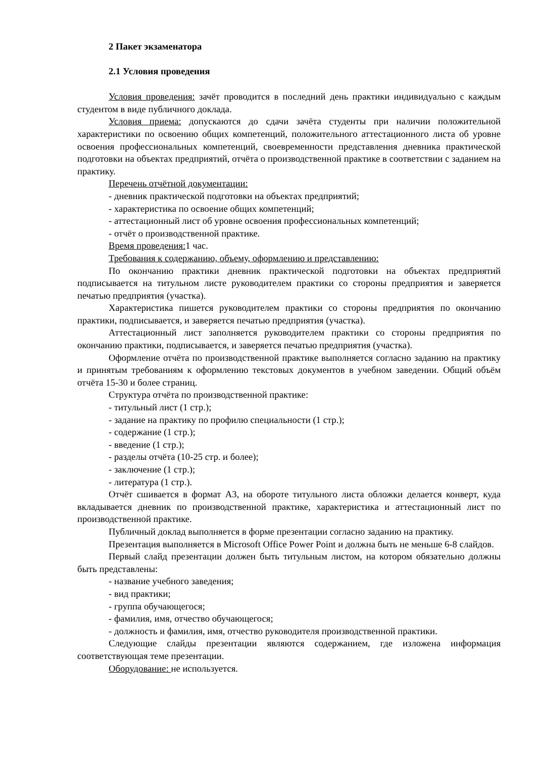2 Пакет экзаменатора
2.1 Условия проведения
Условия проведения: зачёт проводится в последний день практики индивидуально с каждым студентом в виде публичного доклада.
Условия приема: допускаются до сдачи зачёта студенты при наличии положительной характеристики по освоению общих компетенций, положительного аттестационного листа об уровне освоения профессиональных компетенций, своевременности представления дневника практической подготовки на объектах предприятий, отчёта о производственной практике в соответствии с заданием на практику.
Перечень отчётной документации:
- дневник практической подготовки на объектах предприятий;
- характеристика по освоение общих компетенций;
- аттестационный лист об уровне освоения профессиональных компетенций;
- отчёт о производственной практике.
Время проведения: 1 час.
Требования к содержанию, объему, оформлению и представлению:
По окончанию практики дневник практической подготовки на объектах предприятий подписывается на титульном листе руководителем практики со стороны предприятия и заверяется печатью предприятия (участка).
Характеристика пишется руководителем практики со стороны предприятия по окончанию практики, подписывается, и заверяется печатью предприятия (участка).
Аттестационный лист заполняется руководителем практики со стороны предприятия по окончанию практики, подписывается, и заверяется печатью предприятия (участка).
Оформление отчёта по производственной практике выполняется согласно заданию на практику и принятым требованиям к оформлению текстовых документов в учебном заведении. Общий объём отчёта 15-30 и более страниц.
Структура отчёта по производственной практике:
- титульный лист (1 стр.);
- задание на практику по профилю специальности (1 стр.);
- содержание (1 стр.);
- введение (1 стр.);
- разделы отчёта (10-25 стр. и более);
- заключение (1 стр.);
- литература (1 стр.).
Отчёт сшивается в формат А3, на обороте титульного листа обложки делается конверт, куда вкладывается дневник по производственной практике, характеристика и аттестационный лист по производственной практике.
Публичный доклад выполняется в форме презентации согласно заданию на практику.
Презентация выполняется в Microsoft Office Power Point и должна быть не меньше 6-8 слайдов.
Первый слайд презентации должен быть титульным листом, на котором обязательно должны быть представлены:
- название учебного заведения;
- вид практики;
- группа обучающегося;
- фамилия, имя, отчество обучающегося;
- должность и фамилия, имя, отчество руководителя производственной практики.
Следующие слайды презентации являются содержанием, где изложена информация соответствующая теме презентации.
Оборудование: не используется.